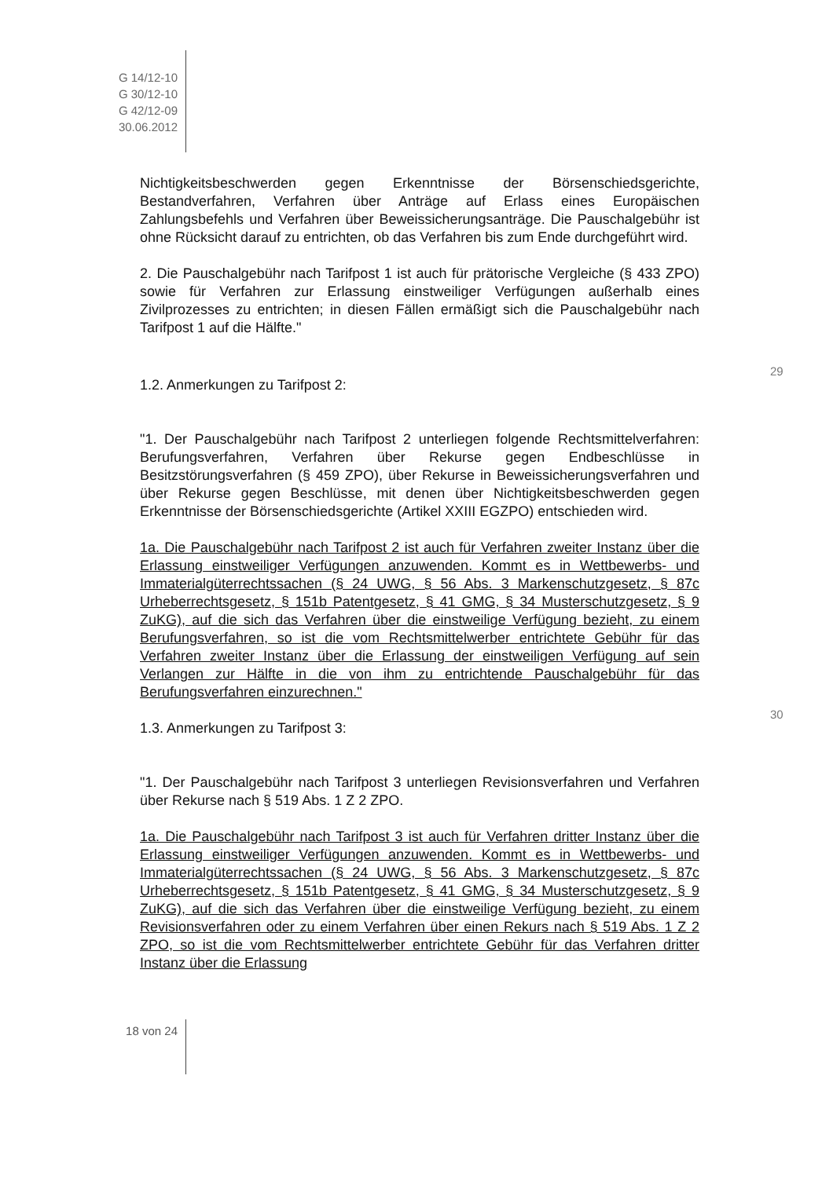G 14/12-10
G 30/12-10
G 42/12-09
30.06.2012
Nichtigkeitsbeschwerden gegen Erkenntnisse der Börsenschiedsgerichte, Bestandverfahren, Verfahren über Anträge auf Erlass eines Europäischen Zahlungsbefehls und Verfahren über Beweissicherungsanträge. Die Pauschalgebühr ist ohne Rücksicht darauf zu entrichten, ob das Verfahren bis zum Ende durchgeführt wird.
2. Die Pauschalgebühr nach Tarifpost 1 ist auch für prätorische Vergleiche (§ 433 ZPO) sowie für Verfahren zur Erlassung einstweiliger Verfügungen außerhalb eines Zivilprozesses zu entrichten; in diesen Fällen ermäßigt sich die Pauschalgebühr nach Tarifpost 1 auf die Hälfte."
29
1.2. Anmerkungen zu Tarifpost 2:
"1. Der Pauschalgebühr nach Tarifpost 2 unterliegen folgende Rechtsmittelverfahren: Berufungsverfahren, Verfahren über Rekurse gegen Endbeschlüsse in Besitzstörungsverfahren (§ 459 ZPO), über Rekurse in Beweissicherungsverfahren und über Rekurse gegen Beschlüsse, mit denen über Nichtigkeitsbeschwerden gegen Erkenntnisse der Börsenschiedsgerichte (Artikel XXIII EGZPO) entschieden wird.
1a. Die Pauschalgebühr nach Tarifpost 2 ist auch für Verfahren zweiter Instanz über die Erlassung einstweiliger Verfügungen anzuwenden. Kommt es in Wettbewerbs- und Immaterialgüterrechtssachen (§ 24 UWG, § 56 Abs. 3 Markenschutzgesetz, § 87c Urheberrechtsgesetz, § 151b Patentgesetz, § 41 GMG, § 34 Musterschutzgesetz, § 9 ZuKG), auf die sich das Verfahren über die einstweilige Verfügung bezieht, zu einem Berufungsverfahren, so ist die vom Rechtsmittelwerber entrichtete Gebühr für das Verfahren zweiter Instanz über die Erlassung der einstweiligen Verfügung auf sein Verlangen zur Hälfte in die von ihm zu entrichtende Pauschalgebühr für das Berufungsverfahren einzurechnen."
30
1.3. Anmerkungen zu Tarifpost 3:
"1. Der Pauschalgebühr nach Tarifpost 3 unterliegen Revisionsverfahren und Verfahren über Rekurse nach § 519 Abs. 1 Z 2 ZPO.
1a. Die Pauschalgebühr nach Tarifpost 3 ist auch für Verfahren dritter Instanz über die Erlassung einstweiliger Verfügungen anzuwenden. Kommt es in Wettbewerbs- und Immaterialgüterrechtssachen (§ 24 UWG, § 56 Abs. 3 Markenschutzgesetz, § 87c Urheberrechtsgesetz, § 151b Patentgesetz, § 41 GMG, § 34 Musterschutzgesetz, § 9 ZuKG), auf die sich das Verfahren über die einstweilige Verfügung bezieht, zu einem Revisionsverfahren oder zu einem Verfahren über einen Rekurs nach § 519 Abs. 1 Z 2 ZPO, so ist die vom Rechtsmittelwerber entrichtete Gebühr für das Verfahren dritter Instanz über die Erlassung
18 von 24